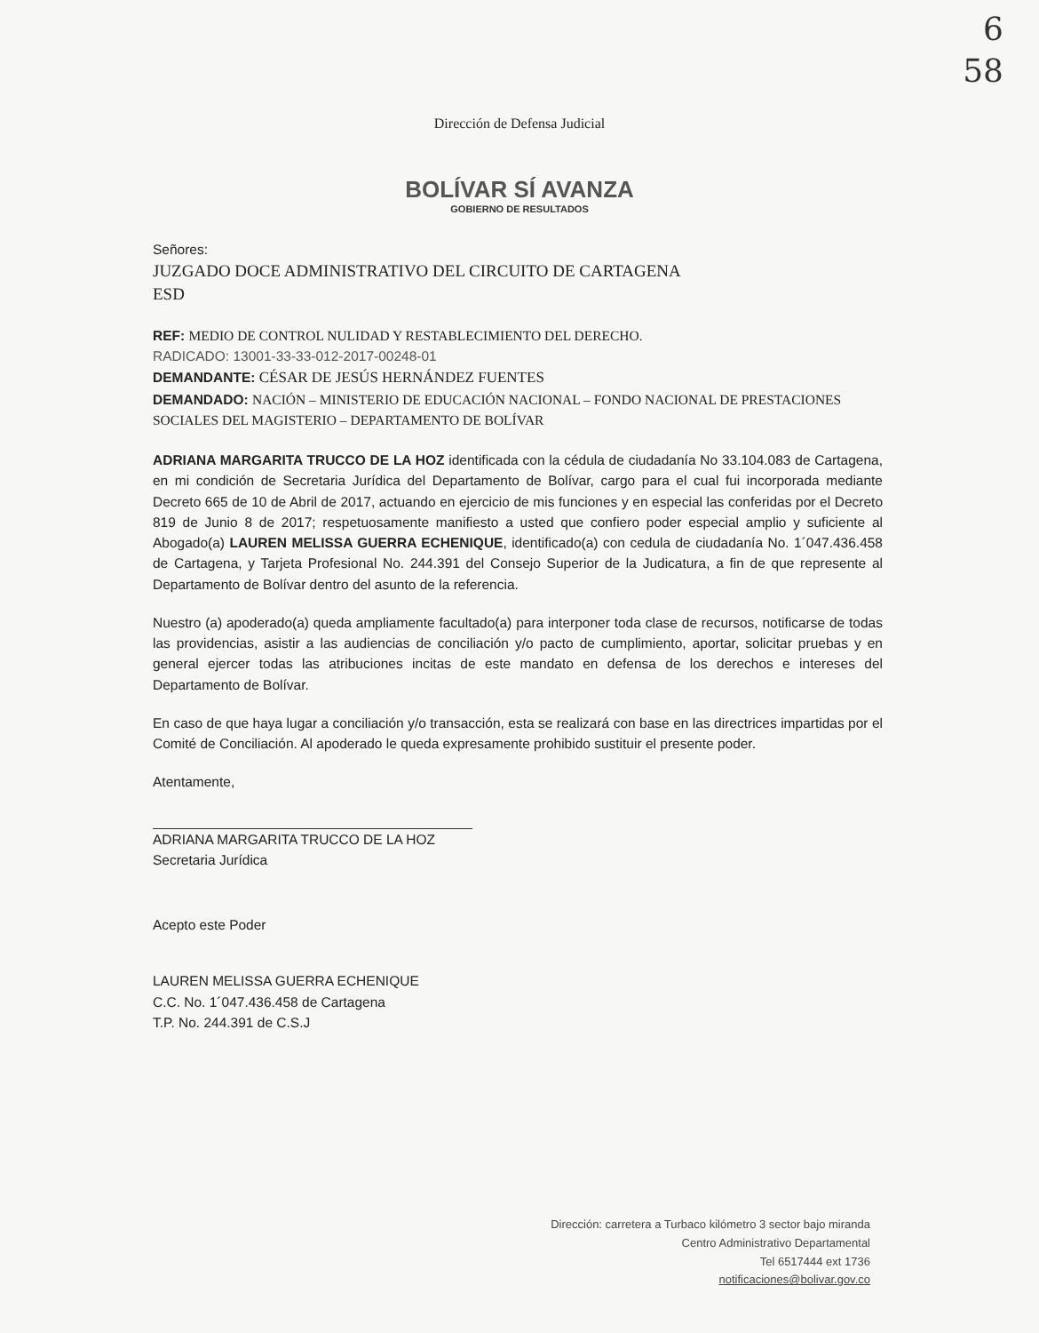6
58
Dirección de Defensa Judicial
BOLÍVAR SÍ AVANZA
GOBIERNO DE RESULTADOS
Señores:
JUZGADO DOCE ADMINISTRATIVO DEL CIRCUITO DE CARTAGENA
ESD
REF: MEDIO DE CONTROL NULIDAD Y RESTABLECIMIENTO DEL DERECHO.
RADICADO: 13001-33-33-012-2017-00248-01
DEMANDANTE: CÉSAR DE JESÚS HERNÁNDEZ FUENTES
DEMANDADO: NACIÓN – MINISTERIO DE EDUCACIÓN NACIONAL – FONDO NACIONAL DE PRESTACIONES SOCIALES DEL MAGISTERIO – DEPARTAMENTO DE BOLÍVAR
ADRIANA MARGARITA TRUCCO DE LA HOZ identificada con la cédula de ciudadanía No 33.104.083 de Cartagena, en mi condición de Secretaria Jurídica del Departamento de Bolívar, cargo para el cual fui incorporada mediante Decreto 665 de 10 de Abril de 2017, actuando en ejercicio de mis funciones y en especial las conferidas por el Decreto 819 de Junio 8 de 2017; respetuosamente manifiesto a usted que confiero poder especial amplio y suficiente al Abogado(a) LAUREN MELISSA GUERRA ECHENIQUE, identificado(a) con cedula de ciudadanía No. 1´047.436.458 de Cartagena, y Tarjeta Profesional No. 244.391 del Consejo Superior de la Judicatura, a fin de que represente al Departamento de Bolívar dentro del asunto de la referencia.
Nuestro (a) apoderado(a) queda ampliamente facultado(a) para interponer toda clase de recursos, notificarse de todas las providencias, asistir a las audiencias de conciliación y/o pacto de cumplimiento, aportar, solicitar pruebas y en general ejercer todas las atribuciones incitas de este mandato en defensa de los derechos e intereses del Departamento de Bolívar.
En caso de que haya lugar a conciliación y/o transacción, esta se realizará con base en las directrices impartidas por el Comité de Conciliación. Al apoderado le queda expresamente prohibido sustituir el presente poder.
Atentamente,
ADRIANA MARGARITA TRUCCO DE LA HOZ
Secretaria Jurídica
Acepto este Poder
LAUREN MELISSA GUERRA ECHENIQUE
C.C. No. 1´047.436.458 de Cartagena
T.P. No. 244.391 de C.S.J
Dirección: carretera a Turbaco kilómetro 3 sector bajo miranda
Centro Administrativo Departamental
Tel 6517444 ext 1736
notificaciones@bolivar.gov.co